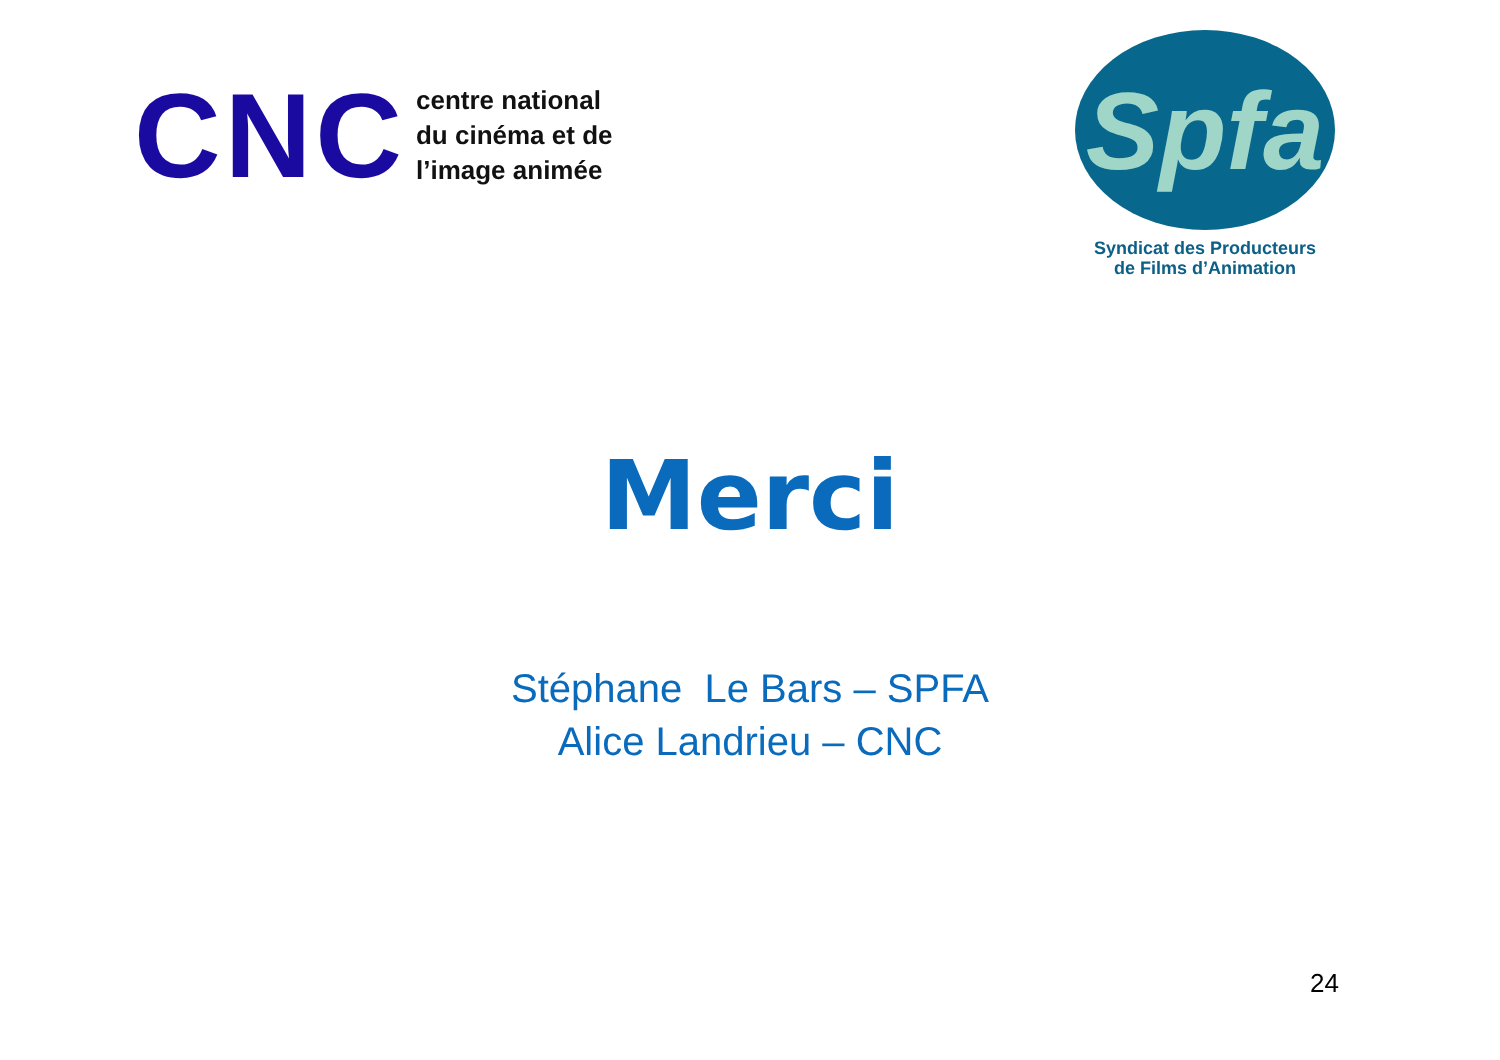CNC
centre national
du cinéma et de
l’image animée
Spfa
Syndicat des Producteurs
de Films d’Animation
Merci
Stéphane Le Bars – SPFA
Alice Landrieu – CNC
24